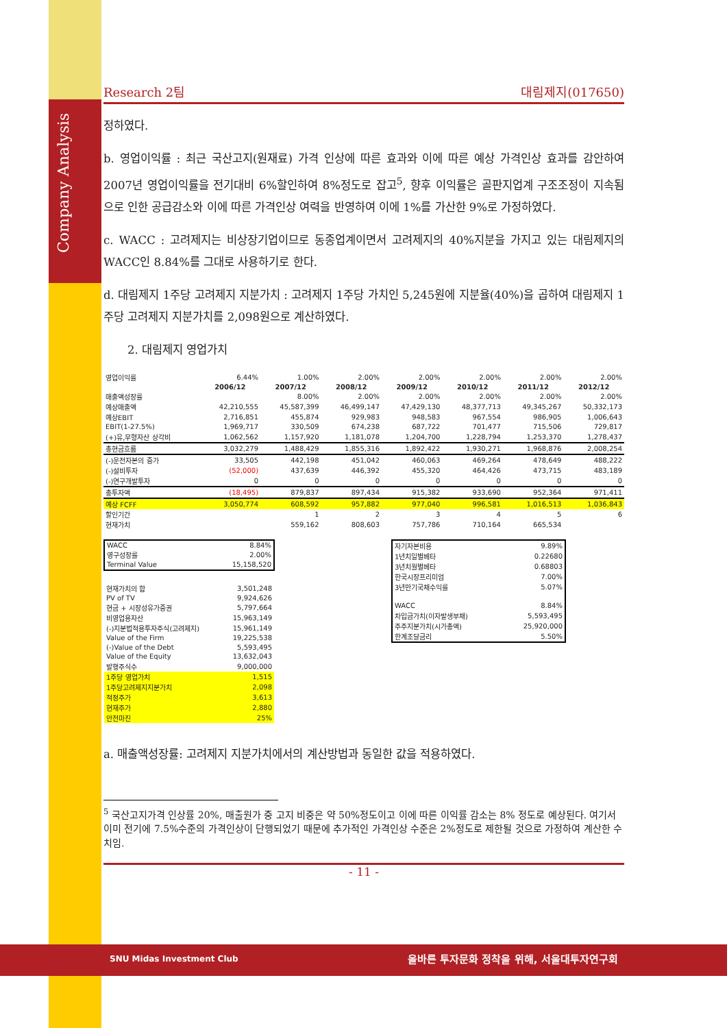Company Analysis
Research 2팀 대림제지(017650)
정하였다.
b. 영업이익률 : 최근 국산고지(원재료) 가격 인상에 따른 효과와 이에 따른 예상 가격인상 효과를 감안하여 2007년 영업이익률을 전기대비 6%할인하여 8%정도로 잡고<sup>5</sup>, 향후 이익률은 골판지업계 구조조정이 지속됨으로 인한 공급감소와 이에 따른 가격인상 여력을 반영하여 이에 1%를 가산한 9%로 가정하였다.
c. WACC : 고려제지는 비상장기업이므로 동종업계이면서 고려제지의 40%지분을 가지고 있는 대림제지의 WACC인 8.84%를 그대로 사용하기로 한다.
d. 대림제지 1주당 고려제지 지분가치 : 고려제지 1주당 가치인 5,245원에 지분율(40%)을 곱하여 대림제지 1주당 고려제지 지분가치를 2,098원으로 계산하였다.
2. 대림제지 영업가치
| 영업이익률 | 6.44% | 1.00% | 2.00% | 2.00% | 2.00% | 2.00% | 2.00% |
| | 2006/12 | 2007/12 | 2008/12 | 2009/12 | 2010/12 | 2011/12 | 2012/12 |
| 매출액성장률 | | 8.00% | 2.00% | 2.00% | 2.00% | 2.00% | 2.00% |
| 예상매출액 | 42,210,555 | 45,587,399 | 46,499,147 | 47,429,130 | 48,377,713 | 49,345,267 | 50,332,173 |
| 예상EBIT | 2,716,851 | 455,874 | 929,983 | 948,583 | 967,554 | 986,905 | 1,006,643 |
| EBIT(1-27.5%) | 1,969,717 | 330,509 | 674,238 | 687,722 | 701,477 | 715,506 | 729,817 |
| (+)유,무형자산 상각비 | 1,062,562 | 1,157,920 | 1,181,078 | 1,204,700 | 1,228,794 | 1,253,370 | 1,278,437 |
| 총현금흐름 | 3,032,279 | 1,488,429 | 1,855,316 | 1,892,422 | 1,930,271 | 1,968,876 | 2,008,254 |
| (-)운전자본의 증가 | 33,505 | 442,198 | 451,042 | 460,063 | 469,264 | 478,649 | 488,222 |
| (-)설비투자 | (52,000) | 437,639 | 446,392 | 455,320 | 464,426 | 473,715 | 483,189 |
| (-)연구개발투자 | 0 | 0 | 0 | 0 | 0 | 0 | 0 |
| 총투자액 | (18,495) | 879,837 | 897,434 | 915,382 | 933,690 | 952,364 | 971,411 |
| 예상 FCFF | 3,050,774 | 608,592 | 957,882 | 977,040 | 996,581 | 1,016,513 | 1,036,843 |
| 할인기간 | | 1 | 2 | 3 | 4 | 5 | 6 |
| 현재가치 | | 559,162 | 808,603 | 757,786 | 710,164 | 665,534 | |
| WACC | 8.84% |
| 영구성장률 | 2.00% |
| Terminal Value | 15,158,520 |
| 현재가치의 합 | 3,501,248 |
| PV of TV | 9,924,626 |
| 현금 + 시장성유가증권 | 5,797,664 |
| 비영업용자산 | 15,963,149 |
| (-)지분법적용투자주식(고려제지) | 15,961,149 |
| Value of the Firm | 19,225,538 |
| (-)Value of the Debt | 5,593,495 |
| Value of the Equity | 13,632,043 |
| 발행주식수 | 9,000,000 |
| 1주당 영업가치 | 1,515 |
| 1주당고려제지지분가치 | 2,098 |
| 적정주가 | 3,613 |
| 현재주가 | 2,880 |
| 안전마진 | 25% |
| 자기자본비용 | 9.89% |
| 1년치일별베타 | 0.22680 |
| 3년치월별베타 | 0.68803 |
| 한국시장프리미엄 | 7.00% |
| 3년만기국채수익률 | 5.07% |
| WACC | 8.84% |
| 차입금가치(이자발생부채) | 5,593,495 |
| 주주지분가치(시가총액) | 25,920,000 |
| 한계조달금리 | 5.50% |
a. 매출액성장률: 고려제지 지분가치에서의 계산방법과 동일한 값을 적용하였다.
<sup>5</sup> 국산고지가격 인상률 20%, 매출원가 중 고지 비중은 약 50%정도이고 이에 따른 이익률 감소는 8% 정도로 예상된다. 여기서 이미 전기에 7.5%수준의 가격인상이 단행되었기 때문에 추가적인 가격인상 수준은 2%정도로 제한될 것으로 가정하여 계산한 수치임.
- 11 -
SNU Midas Investment Club 올바른 투자문화 정착을 위해, 서울대투자연구회